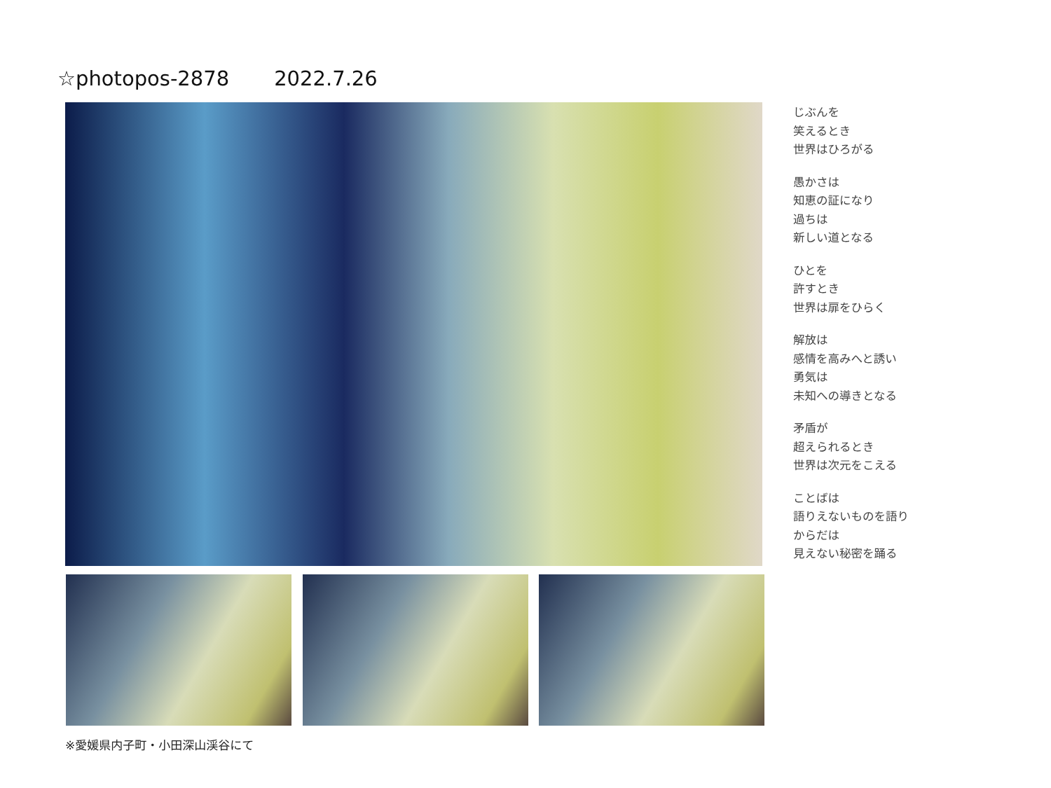☆photopos-2878 2022.7.26
じぶんを
笑えるとき
世界はひろがる
愚かさは
知恵の証になり
過ちは
新しい道となる
ひとを
許すとき
世界は扉をひらく
解放は
感情を高みへと誘い
勇気は
未知への導きとなる
矛盾が
超えられるとき
世界は次元をこえる
ことばは
語りえないものを語り
からだは
見えない秘密を踊る
※愛媛県内子町・小田深山渓谷にて